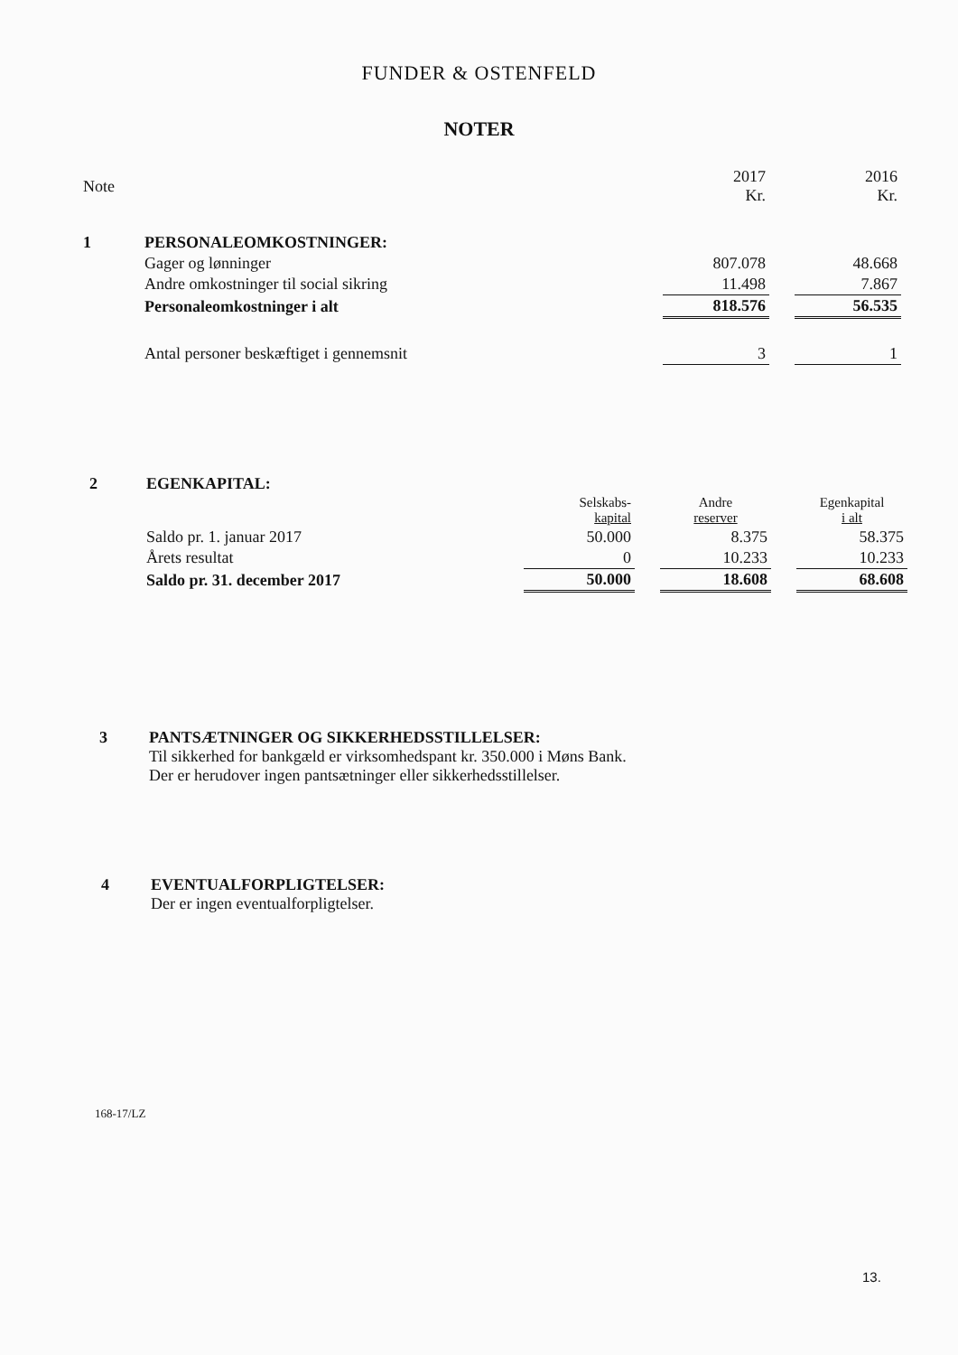FUNDER & OSTENFELD
NOTER
| Note | | 2017 Kr. | | 2016 Kr. |
| 1 | PERSONALEOMKOSTNINGER: | | | |
| | Gager og lønninger | 807.078 | | 48.668 |
| | Andre omkostninger til social sikring | 11.498 | | 7.867 |
| | Personaleomkostninger i alt | 818.576 | | 56.535 |
| | Antal personer beskæftiget i gennemsnit | 3 | | 1 |
| 2 | EGENKAPITAL: | | | | | |
| | | Selskabs- kapital | | Andre reserver | | Egenkapital i alt |
| | Saldo pr. 1. januar 2017 | 50.000 | | 8.375 | | 58.375 |
| | Årets resultat | 0 | | 10.233 | | 10.233 |
| | Saldo pr. 31. december 2017 | 50.000 | | 18.608 | | 68.608 |
3 PANTSÆTNINGER OG SIKKERHEDSSTILLELSER:
Til sikkerhed for bankgæld er virksomhedspant kr. 350.000 i Møns Bank.
Der er herudover ingen pantsætninger eller sikkerhedsstillelser.
4 EVENTUALFORPLIGTELSER:
Der er ingen eventualforpligtelser.
168-17/LZ
13.